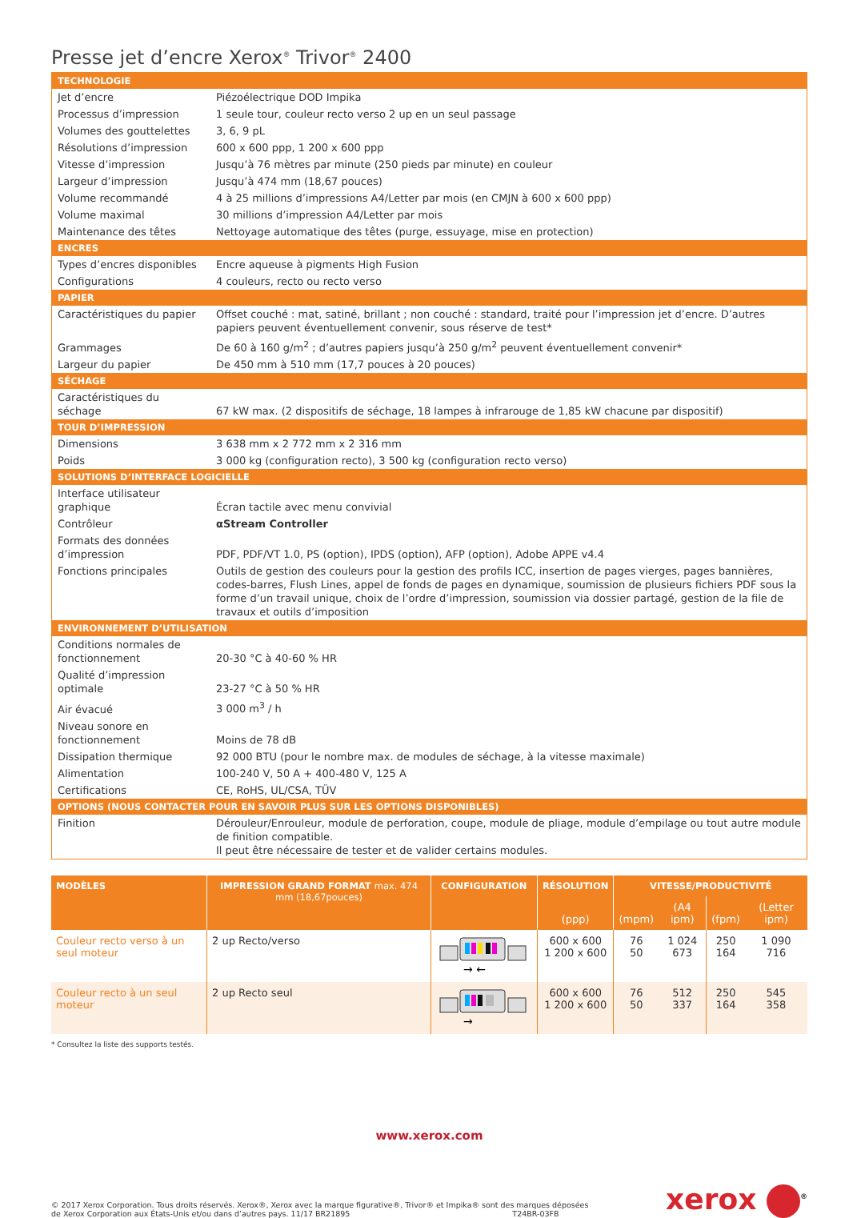Presse jet d’encre Xerox<sup>®</sup> Trivor<sup>®</sup> 2400
| TECHNOLOGIE | |
| --- | --- |
| Jet d’encre | Piézoélectrique DOD Impika |
| Processus d’impression | 1 seule tour, couleur recto verso 2 up en un seul passage |
| Volumes des gouttelettes | 3, 6, 9 pL |
| Résolutions d’impression | 600 x 600 ppp, 1 200 x 600 ppp |
| Vitesse d’impression | Jusqu’à 76 mètres par minute (250 pieds par minute) en couleur |
| Largeur d’impression | Jusqu’à 474 mm (18,67 pouces) |
| Volume recommandé | 4 à 25 millions d’impressions A4/Letter par mois (en CMJN à 600 x 600 ppp) |
| Volume maximal | 30 millions d’impression A4/Letter par mois |
| Maintenance des têtes | Nettoyage automatique des têtes (purge, essuyage, mise en protection) |
| ENCRES | |
| Types d’encres disponibles | Encre aqueuse à pigments High Fusion |
| Configurations | 4 couleurs, recto ou recto verso |
| PAPIER | |
| Caractéristiques du papier | Offset couché : mat, satiné, brillant ; non couché : standard, traité pour l’impression jet d’encre. D’autres papiers peuvent éventuellement convenir, sous réserve de test* |
| Grammages | De 60 à 160 g/m<sup>2</sup> ; d’autres papiers jusqu’à 250 g/m<sup>2</sup> peuvent éventuellement convenir* |
| Largeur du papier | De 450 mm à 510 mm (17,7 pouces à 20 pouces) |
| SÉCHAGE | |
| Caractéristiques du séchage | 67 kW max. (2 dispositifs de séchage, 18 lampes à infrarouge de 1,85 kW chacune par dispositif) |
| TOUR D’IMPRESSION | |
| Dimensions | 3 638 mm x 2 772 mm x 2 316 mm |
| Poids | 3 000 kg (configuration recto), 3 500 kg (configuration recto verso) |
| SOLUTIONS D’INTERFACE LOGICIELLE | |
| Interface utilisateur graphique | Écran tactile avec menu convivial |
| Contrôleur | αStream Controller |
| Formats des données d’impression | PDF, PDF/VT 1.0, PS (option), IPDS (option), AFP (option), Adobe APPE v4.4 |
| Fonctions principales | Outils de gestion des couleurs pour la gestion des profils ICC, insertion de pages vierges, pages bannières, codes-barres, Flush Lines, appel de fonds de pages en dynamique, soumission de plusieurs fichiers PDF sous la forme d’un travail unique, choix de l’ordre d’impression, soumission via dossier partagé, gestion de la file de travaux et outils d’imposition |
| ENVIRONNEMENT D’UTILISATION | |
| Conditions normales de fonctionnement | 20-30 °C à 40-60 % HR |
| Qualité d’impression optimale | 23-27 °C à 50 % HR |
| Air évacué | 3 000 m<sup>3</sup> / h |
| Niveau sonore en fonctionnement | Moins de 78 dB |
| Dissipation thermique | 92 000 BTU (pour le nombre max. de modules de séchage, à la vitesse maximale) |
| Alimentation | 100-240 V, 50 A + 400-480 V, 125 A |
| Certifications | CE, RoHS, UL/CSA, TÜV |
| OPTIONS (NOUS CONTACTER POUR EN SAVOIR PLUS SUR LES OPTIONS DISPONIBLES) | |
| Finition | Dérouleur/Enrouleur, module de perforation, coupe, module de pliage, module d’empilage ou tout autre module de finition compatible. Il peut être nécessaire de tester et de valider certains modules. |
| MODÈLES | IMPRESSION GRAND FORMAT max. 474 mm (18,67pouces) | CONFIGURATION | RÉSOLUTION | VITESSE/PRODUCTIVITÉ | | | |
| --- | --- | --- | --- | --- | --- | --- | --- |
| | | | (ppp) | (mpm) | (A4 ipm) | (fpm) | (Letter ipm) |
| Couleur recto verso à un seul moteur | 2 up Recto/verso | → ← | 600 x 600 1 200 x 600 | 76 50 | 1 024 673 | 250 164 | 1 090 716 |
| Couleur recto à un seul moteur | 2 up Recto seul | → | 600 x 600 1 200 x 600 | 76 50 | 512 337 | 250 164 | 545 358 |
* Consultez la liste des supports testés.
www.xerox.com
© 2017 Xerox Corporation. Tous droits réservés. Xerox®, Xerox avec la marque figurative®, Trivor® et Impika® sont des marques déposées
de Xerox Corporation aux États-Unis et/ou dans d’autres pays. 11/17 BR21895 T24BR-03FB
xerox <sup>®</sup>